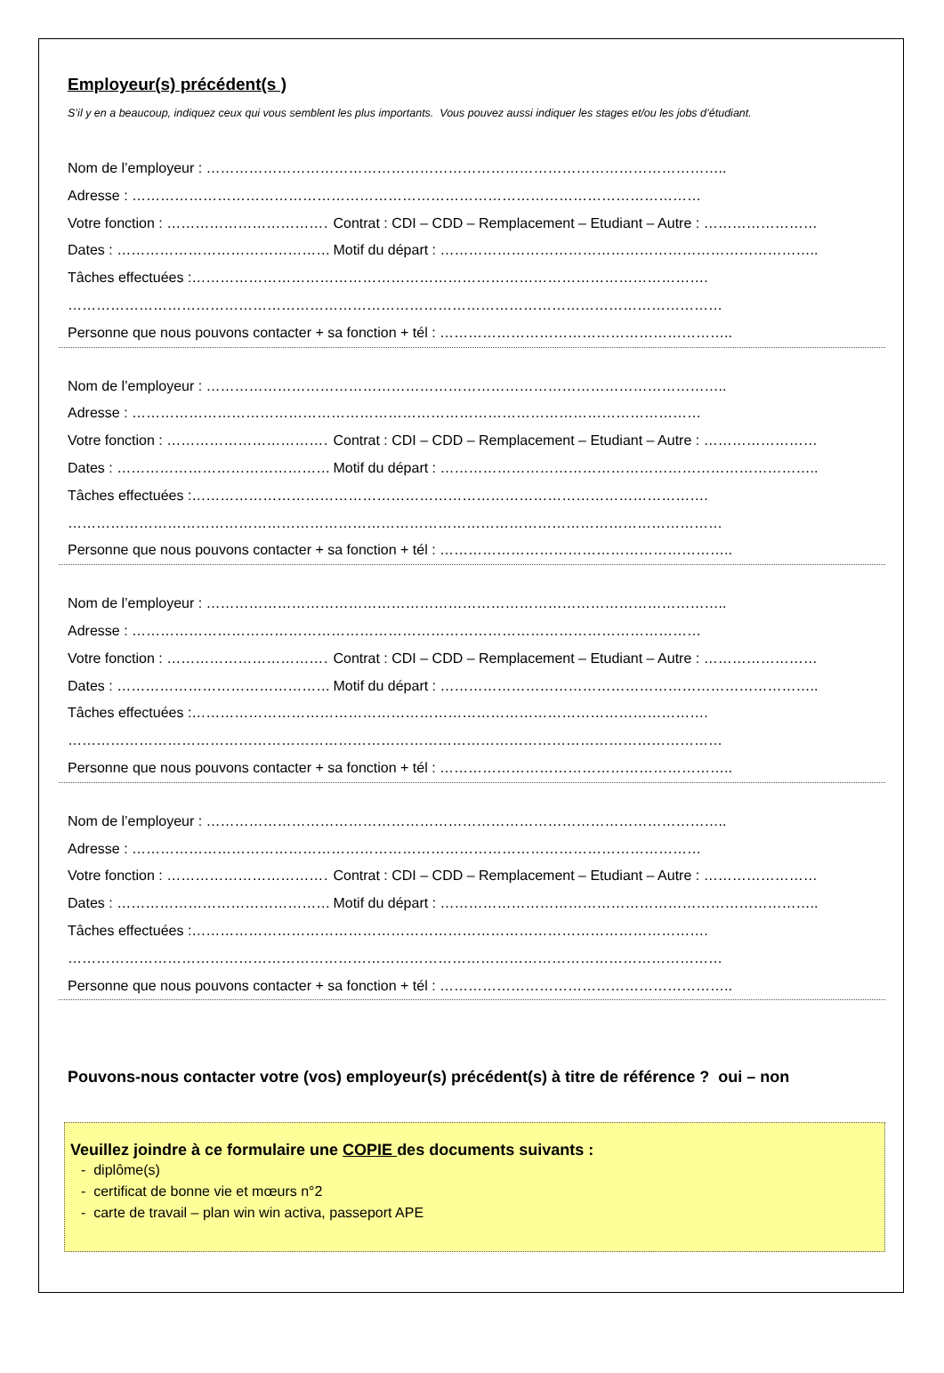Employeur(s) précédent(s )
S’il y en a beaucoup, indiquez ceux qui vous semblent les plus importants. Vous pouvez aussi indiquer les stages et/ou les jobs d’étudiant.
Nom de l’employeur : ………………………………………………………………………………………………..
Adresse : …………………………………………………………………………………………………………
Votre fonction : ……………………………… Contrat : CDI – CDD – Remplacement – Etudiant – Autre : ……………………
Dates : ……………………………………………. Motif du départ : ……………………………………………………………………..
Tâches effectuées :……………………………………………………………………………………………….
…………………………………………………………………………………………………………………………
Personne que nous pouvons contacter + sa fonction + tél : ……………………………………………………..
Nom de l’employeur : ………………………………………………………………………………………………..
Adresse : …………………………………………………………………………………………………………
Votre fonction : ……………………………… Contrat : CDI – CDD – Remplacement – Etudiant – Autre : ……………………
Dates : ……………………………………………. Motif du départ : ……………………………………………………………………..
Tâches effectuées :……………………………………………………………………………………………….
…………………………………………………………………………………………………………………………
Personne que nous pouvons contacter + sa fonction + tél : ……………………………………………………..
Nom de l’employeur : ………………………………………………………………………………………………..
Adresse : …………………………………………………………………………………………………………
Votre fonction : ……………………………… Contrat : CDI – CDD – Remplacement – Etudiant – Autre : ……………………
Dates : ……………………………………………. Motif du départ : ……………………………………………………………………..
Tâches effectuées :……………………………………………………………………………………………….
…………………………………………………………………………………………………………………………
Personne que nous pouvons contacter + sa fonction + tél : ……………………………………………………..
Nom de l’employeur : ………………………………………………………………………………………………..
Adresse : …………………………………………………………………………………………………………
Votre fonction : ……………………………… Contrat : CDI – CDD – Remplacement – Etudiant – Autre : ……………………
Dates : ……………………………………………. Motif du départ : ……………………………………………………………………..
Tâches effectuées :……………………………………………………………………………………………….
…………………………………………………………………………………………………………………………
Personne que nous pouvons contacter + sa fonction + tél : ……………………………………………………..
Pouvons-nous contacter votre (vos) employeur(s) précédent(s) à titre de référence ? oui – non
Veuillez joindre à ce formulaire une COPIE des documents suivants :
- diplôme(s)
- certificat de bonne vie et mœurs n°2
- carte de travail – plan win win activa, passeport APE